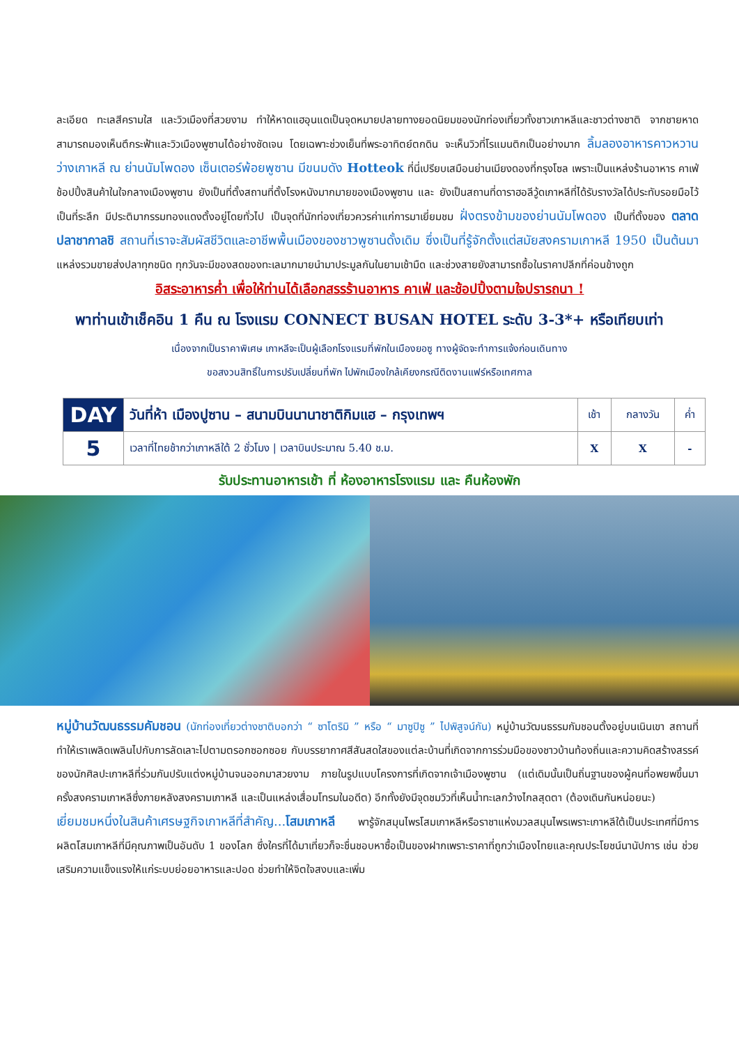ละเอียด ทะเลสีครามใส และวิวเมืองที่สวยงาม ทำให้หาดแฮอุนแดเป็นจุดหมายปลายทางยอดนิยมของนักท่องเที่ยวทั้งชาวเกาหลีและชาวต่างชาติ จากชายหาดสามารถมองเห็นตึกระฟ้าและวิวเมืองพูซานได้อย่างชัดเจน โดยเฉพาะช่วงเย็นที่พระอาทิตย์ตกดิน จะเห็นวิวที่โรแมนติกเป็นอย่างมาก ลิ้มลองอาหารคาวหวานว่างเกาหลี ณ ย่านนัมโพดอง เซ็นเตอร์พ้อยพูซาน มีขนมดัง Hotteok ที่นี่เปรียบเสมือนย่านเมียงดองที่กรุงโซล เพราะเป็นแหล่งร้านอาหาร คาเฟ่ ช้อปปิ้งสินค้าในใจกลางเมืองพูซาน ยังเป็นที่ตั้งสถานที่ตั้งโรงหนังมากมายของเมืองพูซาน และ ยังเป็นสถานที่ดาราฮอลีวู้ดเกาหลีที่ได้รับรางวัลได้ประทับรอยมือไว้เป็นที่ระลึก มีประติมากรรมทองแดงตั้งอยู่โดยทั่วไป เป็นจุดที่นักท่องเที่ยวควรค่าแก่การมาเยี่ยมชม ฝั่งตรงข้ามของย่านนัมโพดอง เป็นที่ตั้งของ ตลาดปลาชากาลชิ สถานที่เราจะสัมผัสชีวิตและอาชีพพื้นเมืองของชาวพูซานดั้งเดิม ซึ่งเป็นที่รู้จักตั้งแต่สมัยสงครามเกาหลี 1950 เป็นต้นมา แหล่งรวมขายส่งปลาทุกชนิด ทุกวันจะมีของสดของทะเลมากมายนำมาประมูลกันในยามเช้ามืด และช่วงสายยังสามารถซื้อในราคาปลีกที่ค่อนข้างถูก
อิสระอาหารค่ำ เพื่อให้ท่านได้เลือกสรรร้านอาหาร คาเฟ่ และช้อปปิ้งตามใจปรารถนา !
พาท่านเข้าเช็คอิน 1 คืน ณ โรงแรม CONNECT BUSAN HOTEL ระดับ 3-3*+ หรือเทียบเท่า
เนื่องจากเป็นราคาพิเศษ เกาหลีจะเป็นผู้เลือกโรงแรมที่พักในเมืองยอซู ทางผู้จัดจะทำการแจ้งก่อนเดินทาง
ขอสงวนสิทธิ์ในการปรับเปลี่ยนที่พัก ไปพักเมืองใกล้เคียงกรณีติดงานแฟร์หรือเทศกาล
| DAY | วันที่ห้า เมืองปูซาน – สนามบินนานาชาติกิมแฮ – กรุงเทพฯ | เช้า | กลางวัน | ค่ำ |
| 5 | เวลาที่ไทยช้ากว่าเกาหลีใต้ 2 ชั่วโมง / เวลาบินประมาณ 5.40 ช.ม. | X | X | - |
รับประทานอาหารเช้า ที่ ห้องอาหารโรงแรม และ คืนห้องพัก
หมู่บ้านวัฒนธรรมคัมชอน (นักท่องเที่ยวต่างชาติบอกว่า “ ซาโตริมิ ” หรือ “ มาซูปิซู ” ไปพิสูจน์กัน) หมู่บ้านวัฒนธรรมกัมชอนตั้งอยู่บนเนินเขา สถานที่ทำให้เราเพลิดเพลินไปกับการลัดเลาะไปตามตรอกซอกซอย กับบรรยากาศสีสันสดใสของแต่ละบ้านที่เกิดจากการร่วมมือของชาวบ้านท้องถิ่นและความคิดสร้างสรรค์ของนักศิลปะเกาหลีที่ร่วมกันปรับแต่งหมู่บ้านจนออกมาสวยงาม ภายในรูปแบบโครงการที่เกิดจากเจ้าเมืองพูซาน (แต่เดิมนั้นเป็นถิ่นฐานของผู้คนที่อพยพขึ้นมาครั้งสงครามเกาหลีซึ่งภายหลังสงครามเกาหลี และเป็นแหล่งเสื่อมโทรมในอดีต) อีกทั้งยังมีจุดชมวิวที่เห็นน้ำทะเลกว้างไกลสุดตา (ต้องเดินกันหน่อยนะ)
เยี่ยมชมหนึ่งในสินค้าเศรษฐกิจเกาหลีที่สำคัญ...โสมเกาหลี พารู้จักสมุนไพรโสมเกาหลีหรือราชาแห่งมวลสมุนไพรเพราะเกาหลีใต้เป็นประเทศที่มีการผลิตโสมเกาหลีที่มีคุณภาพเป็นอันดับ 1 ของโลก ซึ่งใครที่ได้มาเที่ยวก็จะชื่นชอบหาซื้อเป็นของฝากเพราะราคาที่ถูกว่าเมืองไทยและคุณประโยชน์นานัปการ เช่น ช่วยเสริมความแข็งแรงให้แก่ระบบย่อยอาหารและปอด ช่วยทำให้จิตใจสงบและเพิ่ม